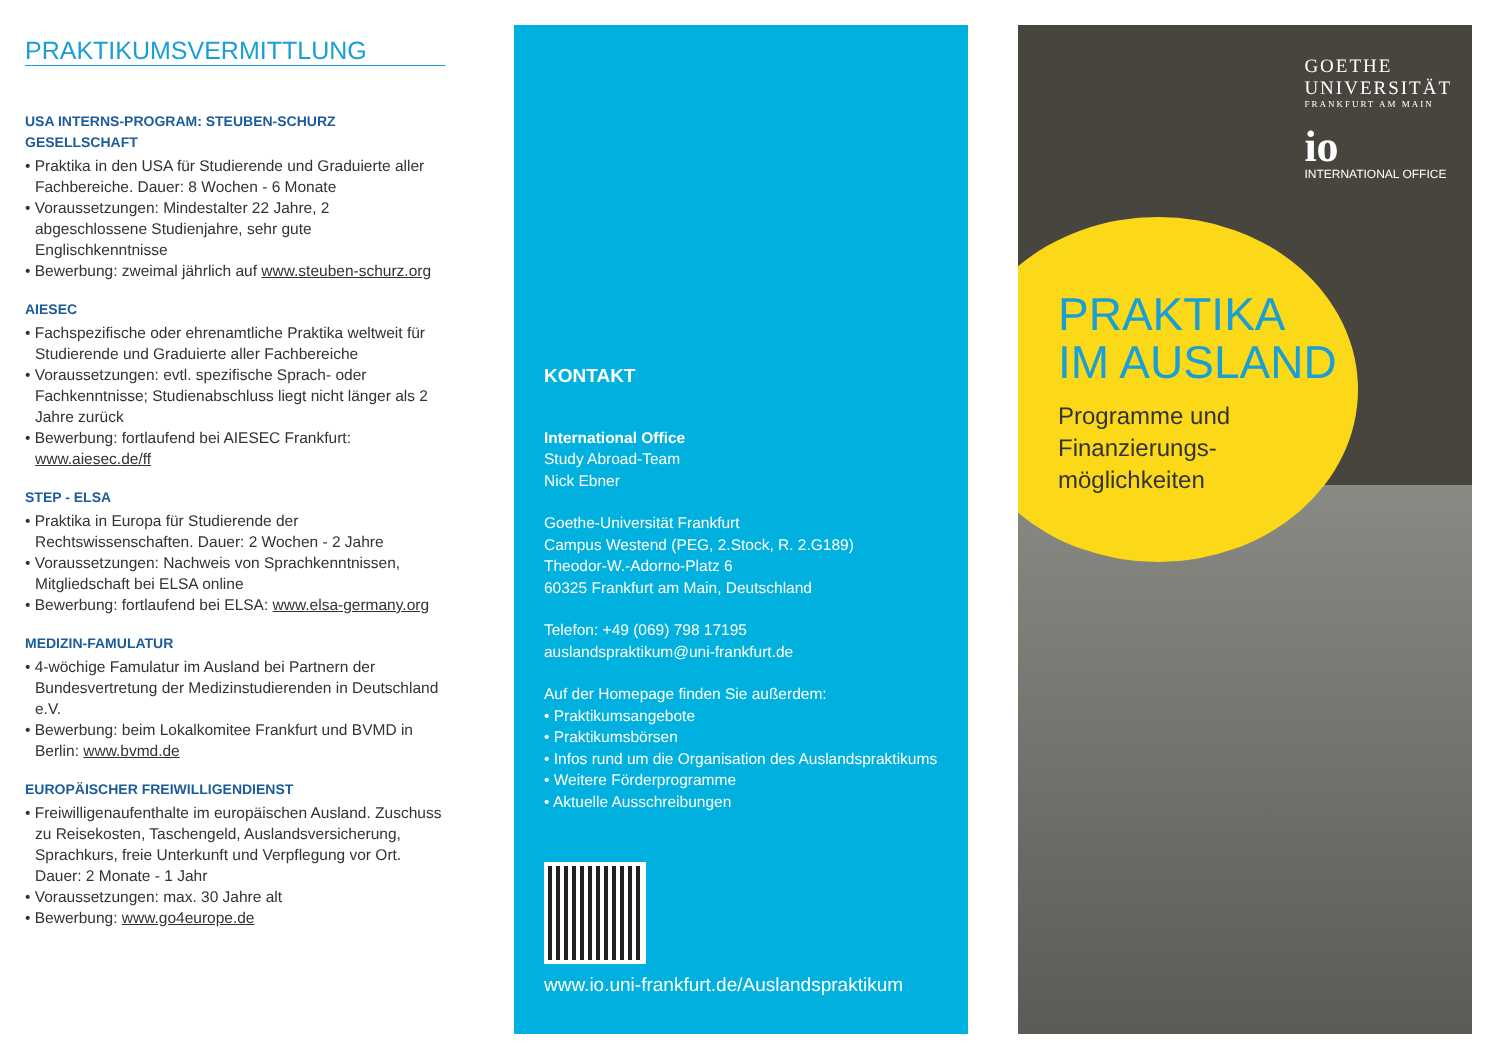PRAKTIKUMSVERMITTLUNG
USA INTERNS-PROGRAM: STEUBEN-SCHURZ GESELLSCHAFT
• Praktika in den USA für Studierende und Graduierte aller Fachbereiche. Dauer: 8 Wochen - 6 Monate
• Voraussetzungen: Mindestalter 22 Jahre, 2 abgeschlossene Studienjahre, sehr gute Englischkenntnisse
• Bewerbung: zweimal jährlich auf www.steuben-schurz.org
AIESEC
• Fachspezifische oder ehrenamtliche Praktika weltweit für Studierende und Graduierte aller Fachbereiche
• Voraussetzungen: evtl. spezifische Sprach- oder Fachkenntnisse; Studienabschluss liegt nicht länger als 2 Jahre zurück
• Bewerbung: fortlaufend bei AIESEC Frankfurt: www.aiesec.de/ff
STEP - ELSA
• Praktika in Europa für Studierende der Rechtswissenschaften. Dauer: 2 Wochen - 2 Jahre
• Voraussetzungen: Nachweis von Sprachkenntnissen, Mitgliedschaft bei ELSA online
• Bewerbung: fortlaufend bei ELSA: www.elsa-germany.org
MEDIZIN-FAMULATUR
• 4-wöchige Famulatur im Ausland bei Partnern der Bundesvertretung der Medizinstudierenden in Deutschland e.V.
• Bewerbung: beim Lokalkomitee Frankfurt und BVMD in Berlin: www.bvmd.de
EUROPÄISCHER FREIWILLIGENDIENST
• Freiwilligenaufenthalte im europäischen Ausland. Zuschuss zu Reisekosten, Taschengeld, Auslandsversicherung, Sprachkurs, freie Unterkunft und Verpflegung vor Ort. Dauer: 2 Monate - 1 Jahr
• Voraussetzungen: max. 30 Jahre alt
• Bewerbung: www.go4europe.de
KONTAKT
International Office
Study Abroad-Team
Nick Ebner
Goethe-Universität Frankfurt
Campus Westend (PEG, 2.Stock, R. 2.G189)
Theodor-W.-Adorno-Platz 6
60325 Frankfurt am Main, Deutschland
Telefon: +49 (069) 798 17195
auslandspraktikum@uni-frankfurt.de
Auf der Homepage finden Sie außerdem:
• Praktikumsangebote
• Praktikumsbörsen
• Infos rund um die Organisation des Auslandspraktikums
• Weitere Förderprogramme
• Aktuelle Ausschreibungen
www.io.uni-frankfurt.de/Auslandspraktikum
GOETHE
UNIVERSITÄT
FRANKFURT AM MAIN
io
INTERNATIONAL OFFICE
PRAKTIKA
IM AUSLAND
Programme und
Finanzierungs-
möglichkeiten